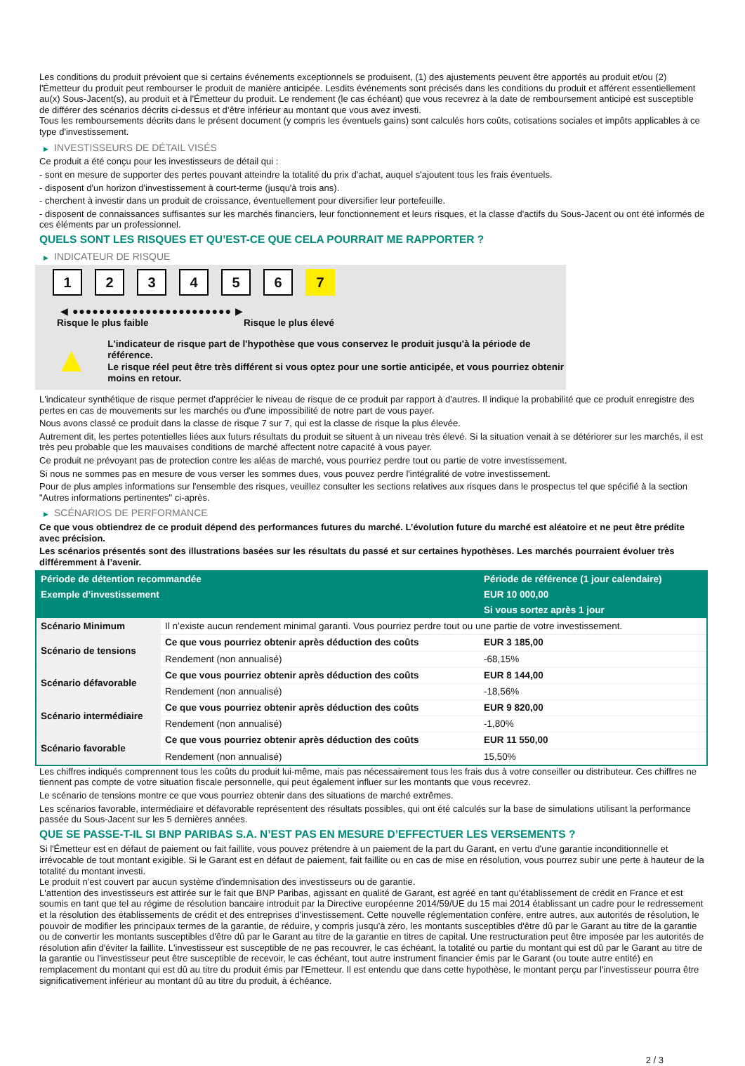Les conditions du produit prévoient que si certains événements exceptionnels se produisent, (1) des ajustements peuvent être apportés au produit et/ou (2) l'Émetteur du produit peut rembourser le produit de manière anticipée. Lesdits événements sont précisés dans les conditions du produit et afférent essentiellement au(x) Sous-Jacent(s), au produit et à l'Émetteur du produit. Le rendement (le cas échéant) que vous recevrez à la date de remboursement anticipé est susceptible de différer des scénarios décrits ci-dessus et d’être inférieur au montant que vous avez investi.
Tous les remboursements décrits dans le présent document (y compris les éventuels gains) sont calculés hors coûts, cotisations sociales et impôts applicables à ce type d'investissement.
▶ INVESTISSEURS DE DÉTAIL VISÉS
Ce produit a été conçu pour les investisseurs de détail qui :
- sont en mesure de supporter des pertes pouvant atteindre la totalité du prix d'achat, auquel s'ajoutent tous les frais éventuels.
- disposent d'un horizon d'investissement à court-terme (jusqu'à trois ans).
- cherchent à investir dans un produit de croissance, éventuellement pour diversifier leur portefeuille.
- disposent de connaissances suffisantes sur les marchés financiers, leur fonctionnement et leurs risques, et la classe d'actifs du Sous-Jacent ou ont été informés de ces éléments par un professionnel.
QUELS SONT LES RISQUES ET QU’EST-CE QUE CELA POURRAIT ME RAPPORTER ?
▶ INDICATEUR DE RISQUE
1 2 3 4 5 6 7
◀ ●●●●●●●●●●●●●●●●●●●●●●●● ▶
Risque le plus faible Risque le plus élevé
▲
L'indicateur de risque part de l'hypothèse que vous conservez le produit jusqu'à la période de référence.
Le risque réel peut être très différent si vous optez pour une sortie anticipée, et vous pourriez obtenir moins en retour.
L'indicateur synthétique de risque permet d'apprécier le niveau de risque de ce produit par rapport à d'autres. Il indique la probabilité que ce produit enregistre des pertes en cas de mouvements sur les marchés ou d'une impossibilité de notre part de vous payer.
Nous avons classé ce produit dans la classe de risque 7 sur 7, qui est la classe de risque la plus élevée.
Autrement dit, les pertes potentielles liées aux futurs résultats du produit se situent à un niveau très élevé. Si la situation venait à se détériorer sur les marchés, il est très peu probable que les mauvaises conditions de marché affectent notre capacité à vous payer.
Ce produit ne prévoyant pas de protection contre les aléas de marché, vous pourriez perdre tout ou partie de votre investissement.
Si nous ne sommes pas en mesure de vous verser les sommes dues, vous pouvez perdre l'intégralité de votre investissement.
Pour de plus amples informations sur l'ensemble des risques, veuillez consulter les sections relatives aux risques dans le prospectus tel que spécifié à la section "Autres informations pertinentes" ci-après.
▶ SCÉNARIOS DE PERFORMANCE
Ce que vous obtiendrez de ce produit dépend des performances futures du marché. L’évolution future du marché est aléatoire et ne peut être prédite avec précision.
Les scénarios présentés sont des illustrations basées sur les résultats du passé et sur certaines hypothèses. Les marchés pourraient évoluer très différemment à l’avenir.
| Période de détention recommandée | | Période de référence (1 jour calendaire) |
| --- | --- | --- |
| Exemple d’investissement | | EUR 10 000,00 |
| | | Si vous sortez après 1 jour |
| Scénario Minimum | Il n’existe aucun rendement minimal garanti. Vous pourriez perdre tout ou une partie de votre investissement. | |
| Scénario de tensions | Ce que vous pourriez obtenir après déduction des coûts | EUR 3 185,00 |
| | Rendement (non annualisé) | -68,15% |
| Scénario défavorable | Ce que vous pourriez obtenir après déduction des coûts | EUR 8 144,00 |
| | Rendement (non annualisé) | -18,56% |
| Scénario intermédiaire | Ce que vous pourriez obtenir après déduction des coûts | EUR 9 820,00 |
| | Rendement (non annualisé) | -1,80% |
| Scénario favorable | Ce que vous pourriez obtenir après déduction des coûts | EUR 11 550,00 |
| | Rendement (non annualisé) | 15,50% |
Les chiffres indiqués comprennent tous les coûts du produit lui-même, mais pas nécessairement tous les frais dus à votre conseiller ou distributeur. Ces chiffres ne tiennent pas compte de votre situation fiscale personnelle, qui peut également influer sur les montants que vous recevrez.
Le scénario de tensions montre ce que vous pourriez obtenir dans des situations de marché extrêmes.
Les scénarios favorable, intermédiaire et défavorable représentent des résultats possibles, qui ont été calculés sur la base de simulations utilisant la performance passée du Sous-Jacent sur les 5 dernières années.
QUE SE PASSE-T-IL SI BNP PARIBAS S.A. N’EST PAS EN MESURE D’EFFECTUER LES VERSEMENTS ?
Si l'Émetteur est en défaut de paiement ou fait faillite, vous pouvez prétendre à un paiement de la part du Garant, en vertu d'une garantie inconditionnelle et irrévocable de tout montant exigible. Si le Garant est en défaut de paiement, fait faillite ou en cas de mise en résolution, vous pourrez subir une perte à hauteur de la totalité du montant investi.
Le produit n'est couvert par aucun système d'indemnisation des investisseurs ou de garantie.
L'attention des investisseurs est attirée sur le fait que BNP Paribas, agissant en qualité de Garant, est agréé en tant qu'établissement de crédit en France et est soumis en tant que tel au régime de résolution bancaire introduit par la Directive européenne 2014/59/UE du 15 mai 2014 établissant un cadre pour le redressement et la résolution des établissements de crédit et des entreprises d'investissement. Cette nouvelle réglementation confère, entre autres, aux autorités de résolution, le pouvoir de modifier les principaux termes de la garantie, de réduire, y compris jusqu'à zéro, les montants susceptibles d'être dû par le Garant au titre de la garantie ou de convertir les montants susceptibles d'être dû par le Garant au titre de la garantie en titres de capital. Une restructuration peut être imposée par les autorités de résolution afin d'éviter la faillite. L'investisseur est susceptible de ne pas recouvrer, le cas échéant, la totalité ou partie du montant qui est dû par le Garant au titre de la garantie ou l'investisseur peut être susceptible de recevoir, le cas échéant, tout autre instrument financier émis par le Garant (ou toute autre entité) en remplacement du montant qui est dû au titre du produit émis par l'Emetteur. Il est entendu que dans cette hypothèse, le montant perçu par l'investisseur pourra être significativement inférieur au montant dû au titre du produit, à échéance.
2 / 3